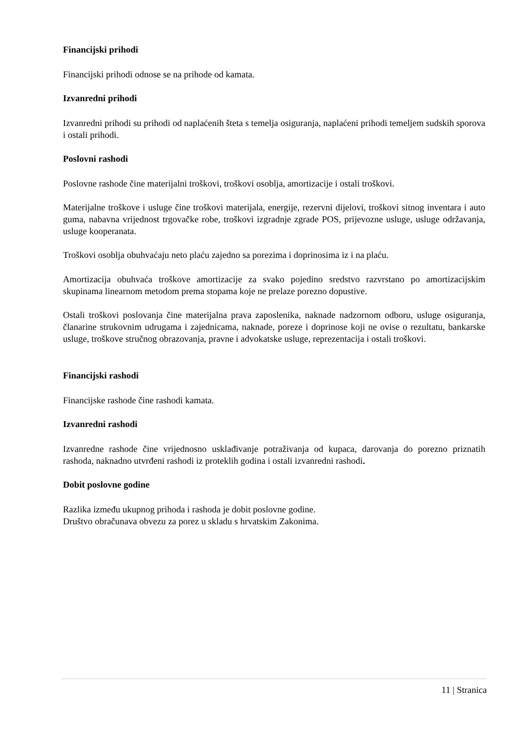Financijski prihodi
Financijski prihodi odnose se na prihode od kamata.
Izvanredni prihodi
Izvanredni prihodi su prihodi od naplaćenih šteta s temelja osiguranja, naplaćeni prihodi temeljem sudskih sporova i ostali prihodi.
Poslovni rashodi
Poslovne rashode čine materijalni troškovi, troškovi osoblja, amortizacije i ostali troškovi.
Materijalne troškove i usluge čine troškovi materijala, energije, rezervni dijelovi, troškovi sitnog inventara i auto guma, nabavna vrijednost trgovačke robe, troškovi izgradnje zgrade POS, prijevozne usluge, usluge održavanja, usluge kooperanata.
Troškovi osoblja obuhvaćaju neto plaću zajedno sa porezima i doprinosima iz i na plaću.
Amortizacija obuhvaća troškove amortizacije za svako pojedino sredstvo razvrstano po amortizacijskim skupinama linearnom metodom prema stopama koje ne prelaze porezno dopustive.
Ostali troškovi poslovanja čine materijalna prava zaposlenika, naknade nadzornom odboru, usluge osiguranja, članarine strukovnim udrugama i zajednicama, naknade, poreze i doprinose koji ne ovise o rezultatu, bankarske usluge, troškove stručnog obrazovanja, pravne i advokatske usluge, reprezentacija i ostali troškovi.
Financijski rashodi
Financijske rashode čine rashodi kamata.
Izvanredni rashodi
Izvanredne rashode čine vrijednosno usklađivanje potraživanja od kupaca, darovanja do porezno priznatih rashoda, naknadno utvrđeni rashodi iz proteklih godina i ostali izvanredni rashodi.
Dobit poslovne godine
Razlika između ukupnog prihoda i rashoda je dobit poslovne godine.
Društvo obračunava obvezu za porez u skladu s hrvatskim Zakonima.
11 | Stranica